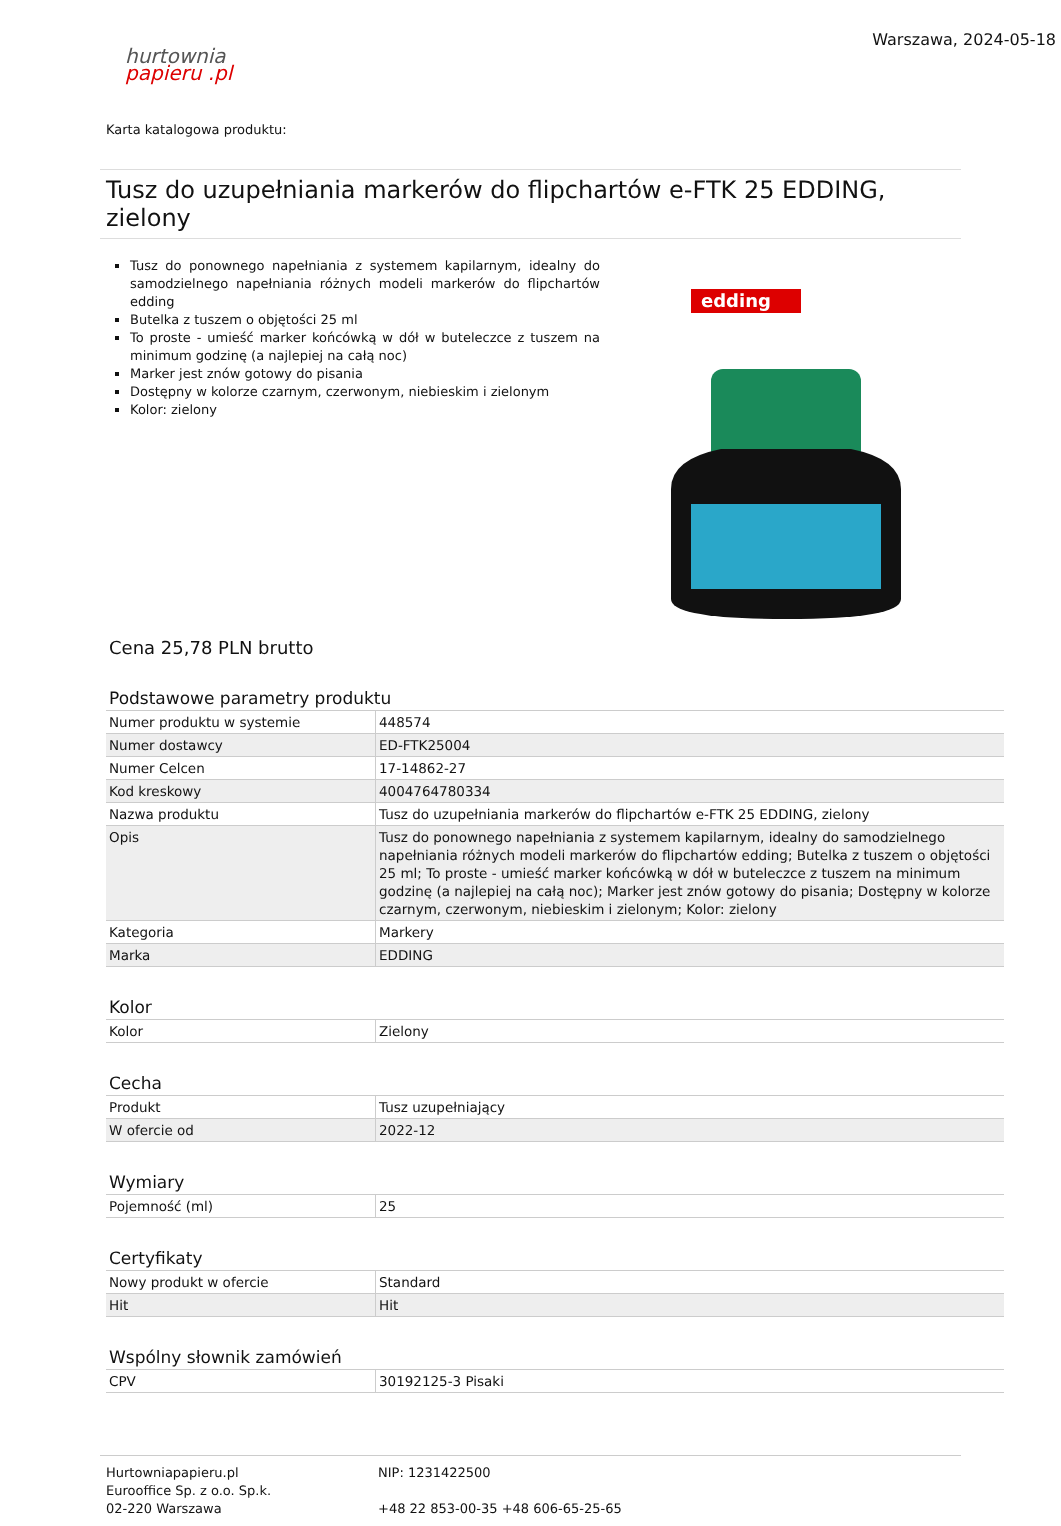hurtownia
papieru .pl
Warszawa, 2024-05-18
Karta katalogowa produktu:
Tusz do uzupełniania markerów do flipchartów e-FTK 25 EDDING, zielony
Tusz do ponownego napełniania z systemem kapilarnym, idealny do samodzielnego napełniania różnych modeli markerów do flipchartów edding
Butelka z tuszem o objętości 25 ml
To proste - umieść marker końcówką w dół w buteleczce z tuszem na minimum godzinę (a najlepiej na całą noc)
Marker jest znów gotowy do pisania
Dostępny w kolorze czarnym, czerwonym, niebieskim i zielonym
Kolor: zielony
edding
Cena 25,78 PLN brutto
Podstawowe parametry produktu
| Numer produktu w systemie | 448574 |
| Numer dostawcy | ED-FTK25004 |
| Numer Celcen | 17-14862-27 |
| Kod kreskowy | 4004764780334 |
| Nazwa produktu | Tusz do uzupełniania markerów do flipchartów e-FTK 25 EDDING, zielony |
| Opis | Tusz do ponownego napełniania z systemem kapilarnym, idealny do samodzielnego napełniania różnych modeli markerów do flipchartów edding; Butelka z tuszem o objętości 25 ml; To proste - umieść marker końcówką w dół w buteleczce z tuszem na minimum godzinę (a najlepiej na całą noc); Marker jest znów gotowy do pisania; Dostępny w kolorze czarnym, czerwonym, niebieskim i zielonym; Kolor: zielony |
| Kategoria | Markery |
| Marka | EDDING |
Kolor
| Kolor | Zielony |
Cecha
| Produkt | Tusz uzupełniający |
| W ofercie od | 2022-12 |
Wymiary
| Pojemność (ml) | 25 |
Certyfikaty
| Nowy produkt w ofercie | Standard |
| Hit | Hit |
Wspólny słownik zamówień
| CPV | 30192125-3 Pisaki |
Hurtowniapapieru.pl
Eurooffice Sp. z o.o. Sp.k.
02-220 Warszawa
NIP: 1231422500
+48 22 853-00-35 +48 606-65-25-65